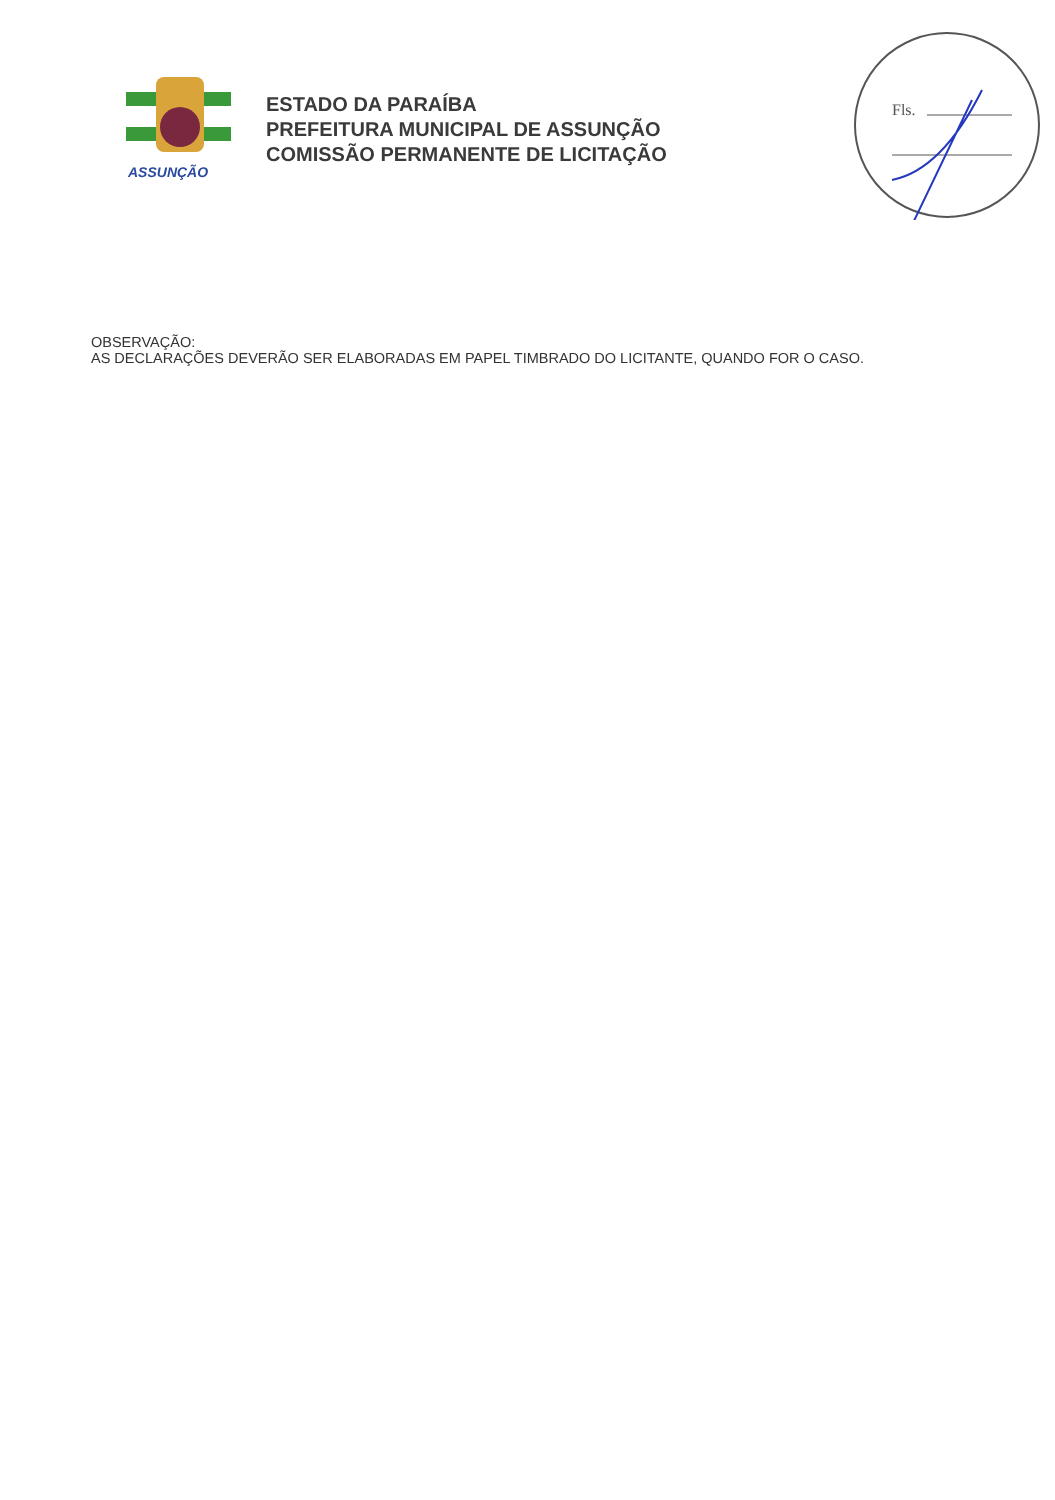ASSUNÇÃO
ESTADO DA PARAÍBA
PREFEITURA MUNICIPAL DE ASSUNÇÃO
COMISSÃO PERMANENTE DE LICITAÇÃO
Fls.
OBSERVAÇÃO:
AS DECLARAÇÕES DEVERÃO SER ELABORADAS EM PAPEL TIMBRADO DO LICITANTE, QUANDO FOR O CASO.